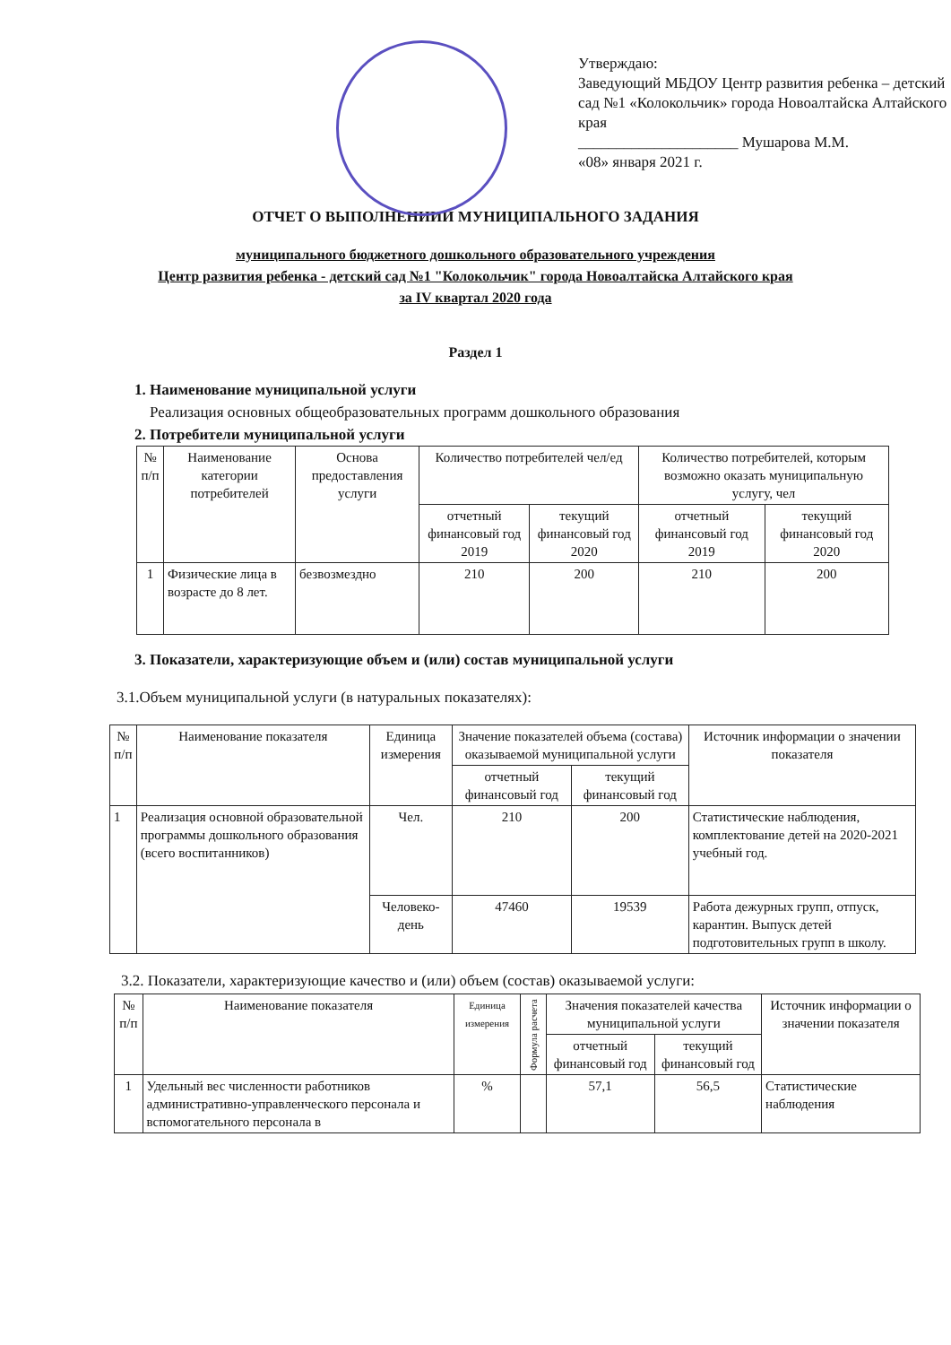Утверждаю:
Заведующий МБДОУ Центр развития ребенка – детский сад №1 «Колокольчик» города Новоалтайска Алтайского края
_____________________ Мушарова М.М.
«08» января 2021 г.
ОТЧЕТ О ВЫПОЛНЕНИИИ МУНИЦИПАЛЬНОГО ЗАДАНИЯ
муниципального бюджетного дошкольного образовательного учреждения
Центр развития ребенка - детский сад №1 "Колокольчик" города Новоалтайска Алтайского края
за IV квартал 2020 года
Раздел 1
1. Наименование муниципальной услуги
Реализация основных общеобразовательных программ дошкольного образования
2. Потребители муниципальной услуги
| № п/п | Наименование категории потребителей | Основа предоставления услуги | Количество потребителей чел/ед | | Количество потребителей, которым возможно оказать муниципальную услугу, чел | |
| --- | --- | --- | --- | --- | --- | --- |
| | | | отчетный финансовый год 2019 | текущий финансовый год 2020 | отчетный финансовый год 2019 | текущий финансовый год 2020 |
| 1 | Физические лица в возрасте до 8 лет. | безвозмездно | 210 | 200 | 210 | 200 |
3. Показатели, характеризующие объем и (или) состав муниципальной услуги
3.1.Объем муниципальной услуги (в натуральных показателях):
| № п/п | Наименование показателя | Единица измерения | Значение показателей объема (состава) оказываемой муниципальной услуги | | Источник информации о значении показателя |
| --- | --- | --- | --- | --- | --- |
| | | | отчетный финансовый год | текущий финансовый год | |
| 1 | Реализация основной образовательной программы дошкольного образования (всего воспитанников) | Чел. | 210 | 200 | Статистические наблюдения, комплектование детей на 2020-2021 учебный год. |
| | | Человеко-день | 47460 | 19539 | Работа дежурных групп, отпуск, карантин. Выпуск детей подготовительных групп в школу. |
3.2. Показатели, характеризующие качество и (или) объем (состав) оказываемой услуги:
| № п/п | Наименование показателя | Единица измерения | Формула расчета | Значения показателей качества муниципальной услуги | | Источник информации о значении показателя |
| --- | --- | --- | --- | --- | --- | --- |
| | | | | отчетный финансовый год | текущий финансовый год | |
| 1 | Удельный вес численности работников административно-управленческого персонала и вспомогательного персонала в | % | | 57,1 | 56,5 | Статистические наблюдения |